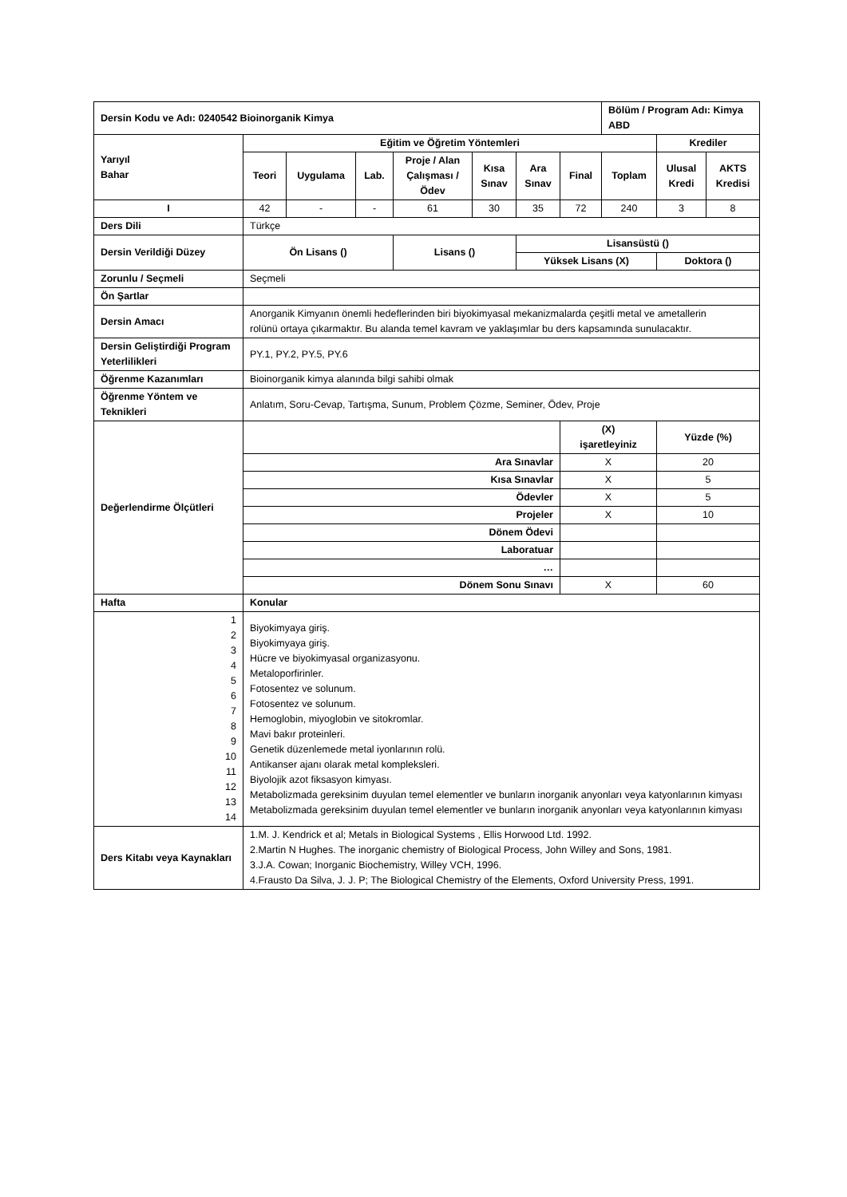| Dersin Kodu ve Adı: 0240542 Bioinorganik Kimya | | | | | | | | Bölüm / Program Adı: Kimya ABD | | |
| Yarıyıl Bahar | Eğitim ve Öğretim Yöntemleri | | | | | | | | Krediler | |
| | Teori | Uygulama | Lab. | Proje / Alan Çalışması / Ödev | Kısa Sınav | Ara Sınav | Final | Toplam | Ulusal Kredi | AKTS Kredisi |
| I | 42 | - | - | 61 | 30 | 35 | 72 | 240 | 3 | 8 |
| Ders Dili | Türkçe | | | | | | | | | |
| Dersin Verildiği Düzey | Ön Lisans () | | | Lisans () | | Lisansüstü () | | | | |
| | | | | | | Yüksek Lisans (X) | | | Doktora () | |
| Zorunlu / Seçmeli | Seçmeli | | | | | | | | | |
| Ön Şartlar | | | | | | | | | | |
| Dersin Amacı | Anorganik Kimyanın önemli hedeflerinden biri biyokimyasal mekanizmalarda çeşitli metal ve ametallerin rolünü ortaya çıkarmaktır. Bu alanda temel kavram ve yaklaşımlar bu ders kapsamında sunulacaktır. | | | | | | | | | |
| Dersin Geliştirdiği Program Yeterlilikleri | PY.1, PY.2, PY.5, PY.6 | | | | | | | | | |
| Öğrenme Kazanımları | Bioinorganik kimya alanında bilgi sahibi olmak | | | | | | | | | |
| Öğrenme Yöntem ve Teknikleri | Anlatım, Soru-Cevap, Tartışma, Sunum, Problem Çözme, Seminer, Ödev, Proje | | | | | | | | | |
| Değerlendirme Ölçütleri | | | | | | | (X) işaretleyiniz | | Yüzde (%) | |
| | Ara Sınavlar | | | | | | X | | 20 | |
| | Kısa Sınavlar | | | | | | X | | 5 | |
| | Ödevler | | | | | | X | | 5 | |
| | Projeler | | | | | | X | | 10 | |
| | Dönem Ödevi | | | | | | | | | |
| | Laboratuar | | | | | | | | | |
| | … | | | | | | | | | |
| | Dönem Sonu Sınavı | | | | | | X | | 60 | |
| Hafta | Konular | | | | | | | | | |
| 1 2 3 4 5 6 7 8 9 10 11 12 13 14 | Biyokimyaya giriş. Biyokimyaya giriş. Hücre ve biyokimyasal organizasyonu. Metaloporfirinler. Fotosentez ve solunum. Fotosentez ve solunum. Hemoglobin, miyoglobin ve sitokromlar. Mavi bakır proteinleri. Genetik düzenlemede metal iyonlarının rolü. Antikanser ajanı olarak metal kompleksleri. Biyolojik azot fiksasyon kimyası. Metabolizmada gereksinim duyulan temel elementler ve bunların inorganik anyonları veya katyonlarının kimyası Metabolizmada gereksinim duyulan temel elementler ve bunların inorganik anyonları veya katyonlarının kimyası | | | | | | | | | |
| Ders Kitabı veya Kaynakları | 1.M. J. Kendrick et al; Metals in Biological Systems , Ellis Horwood Ltd. 1992. 2.Martin N Hughes. The inorganic chemistry of Biological Process, John Willey and Sons, 1981. 3.J.A. Cowan; Inorganic Biochemistry, Willey VCH, 1996. 4.Frausto Da Silva, J. J. P; The Biological Chemistry of the Elements, Oxford University Press, 1991. | | | | | | | | | |